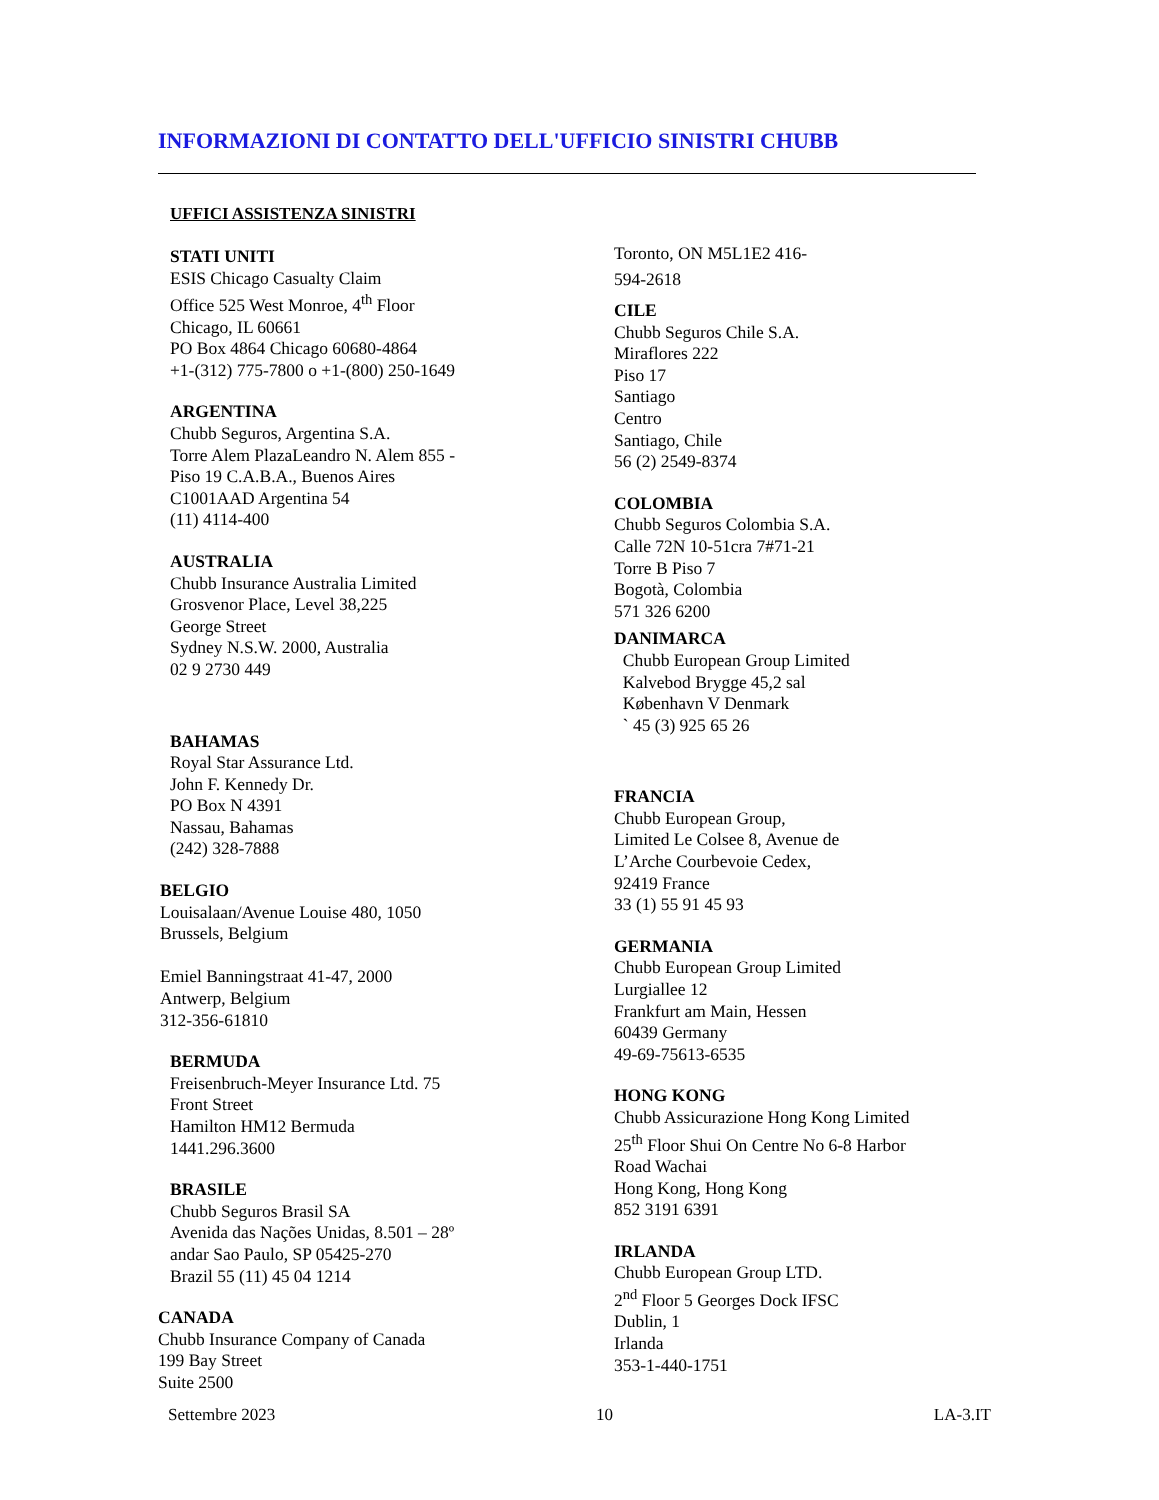INFORMAZIONI DI CONTATTO DELL'UFFICIO SINISTRI CHUBB
UFFICI ASSISTENZA SINISTRI
STATI UNITI
ESIS Chicago Casualty Claim
Office 525 West Monroe, 4<sup>th</sup> Floor
Chicago, IL 60661
PO Box 4864 Chicago 60680-4864
+1-(312) 775-7800 o +1-(800) 250-1649
ARGENTINA
Chubb Seguros, Argentina S.A.
Torre Alem PlazaLeandro N. Alem 855 -
Piso 19 C.A.B.A., Buenos Aires
C1001AAD Argentina 54
(11) 4114-400
AUSTRALIA
Chubb Insurance Australia Limited
Grosvenor Place, Level 38,225
George Street
Sydney N.S.W. 2000, Australia
02 9 2730 449
BAHAMAS
Royal Star Assurance Ltd.
John F. Kennedy Dr.
PO Box N 4391
Nassau, Bahamas
(242) 328-7888
BELGIO
Louisalaan/Avenue Louise 480, 1050
Brussels, Belgium
Emiel Banningstraat 41-47, 2000
Antwerp, Belgium
312-356-61810
BERMUDA
Freisenbruch-Meyer Insurance Ltd. 75
Front Street
Hamilton HM12 Bermuda
1441.296.3600
BRASILE
Chubb Seguros Brasil SA
Avenida das Nações Unidas, 8.501 – 28º
andar Sao Paulo, SP 05425-270
Brazil 55 (11) 45 04 1214
CANADA
Chubb Insurance Company of Canada
199 Bay Street
Suite 2500
Toronto, ON M5L1E2 416-
594-2618
CILE
Chubb Seguros Chile S.A.
Miraflores 222
Piso 17
Santiago
Centro
Santiago, Chile
56 (2) 2549-8374
COLOMBIA
Chubb Seguros Colombia S.A.
Calle 72N 10-51cra 7#71-21
Torre B Piso 7
Bogotà, Colombia
571 326 6200
DANIMARCA
Chubb European Group Limited
Kalvebod Brygge 45,2 sal
København V Denmark
` 45 (3) 925 65 26
FRANCIA
Chubb European Group,
Limited Le Colsee 8, Avenue de
L’Arche Courbevoie Cedex,
92419 France
33 (1) 55 91 45 93
GERMANIA
Chubb European Group Limited
Lurgiallee 12
Frankfurt am Main, Hessen
60439 Germany
49-69-75613-6535
HONG KONG
Chubb Assicurazione Hong Kong Limited
25<sup>th</sup> Floor Shui On Centre No 6-8 Harbor
Road Wachai
Hong Kong, Hong Kong
852 3191 6391
IRLANDA
Chubb European Group LTD.
2<sup>nd</sup> Floor 5 Georges Dock IFSC
Dublin, 1
Irlanda
353-1-440-1751
Settembre 2023 10 LA-3.IT